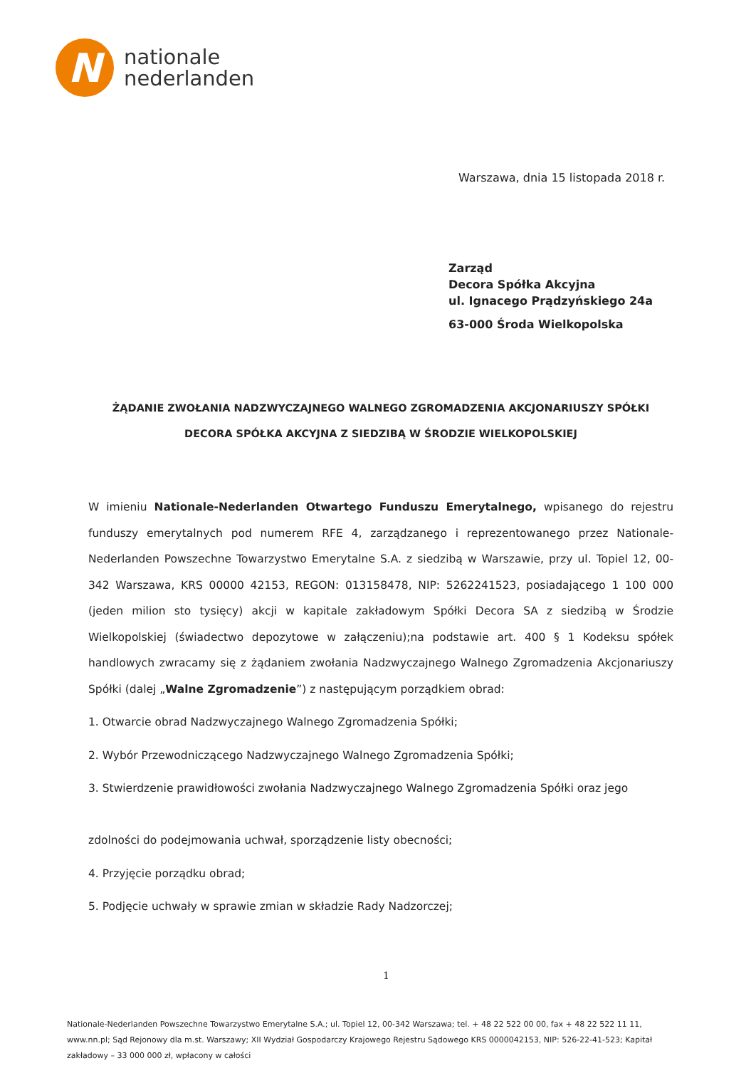N
nationale
nederlanden
Warszawa, dnia 15 listopada 2018 r.
Zarząd
Decora Spółka Akcyjna
ul. Ignacego Prądzyńskiego 24a
63-000 Środa Wielkopolska
ŻĄDANIE ZWOŁANIA NADZWYCZAJNEGO WALNEGO ZGROMADZENIA AKCJONARIUSZY SPÓŁKI
DECORA SPÓŁKA AKCYJNA Z SIEDZIBĄ W ŚRODZIE WIELKOPOLSKIEJ
W imieniu Nationale-Nederlanden Otwartego Funduszu Emerytalnego, wpisanego do rejestru funduszy emerytalnych pod numerem RFE 4, zarządzanego i reprezentowanego przez Nationale-Nederlanden Powszechne Towarzystwo Emerytalne S.A. z siedzibą w Warszawie, przy ul. Topiel 12, 00-342 Warszawa, KRS 00000 42153, REGON: 013158478, NIP: 5262241523, posiadającego 1 100 000 (jeden milion sto tysięcy) akcji w kapitale zakładowym Spółki Decora SA z siedzibą w Środzie Wielkopolskiej (świadectwo depozytowe w załączeniu);na podstawie art. 400 § 1 Kodeksu spółek handlowych zwracamy się z żądaniem zwołania Nadzwyczajnego Walnego Zgromadzenia Akcjonariuszy Spółki (dalej „Walne Zgromadzenie”) z następującym porządkiem obrad:
1. Otwarcie obrad Nadzwyczajnego Walnego Zgromadzenia Spółki;
2. Wybór Przewodniczącego Nadzwyczajnego Walnego Zgromadzenia Spółki;
3. Stwierdzenie prawidłowości zwołania Nadzwyczajnego Walnego Zgromadzenia Spółki oraz jego
zdolności do podejmowania uchwał, sporządzenie listy obecności;
4. Przyjęcie porządku obrad;
5. Podjęcie uchwały w sprawie zmian w składzie Rady Nadzorczej;
1
Nationale-Nederlanden Powszechne Towarzystwo Emerytalne S.A.; ul. Topiel 12, 00-342 Warszawa; tel. + 48 22 522 00 00, fax + 48 22 522 11 11, www.nn.pl; Sąd Rejonowy dla m.st. Warszawy; XII Wydział Gospodarczy Krajowego Rejestru Sądowego KRS 0000042153, NIP: 526-22-41-523; Kapitał zakładowy – 33 000 000 zł, wpłacony w całości